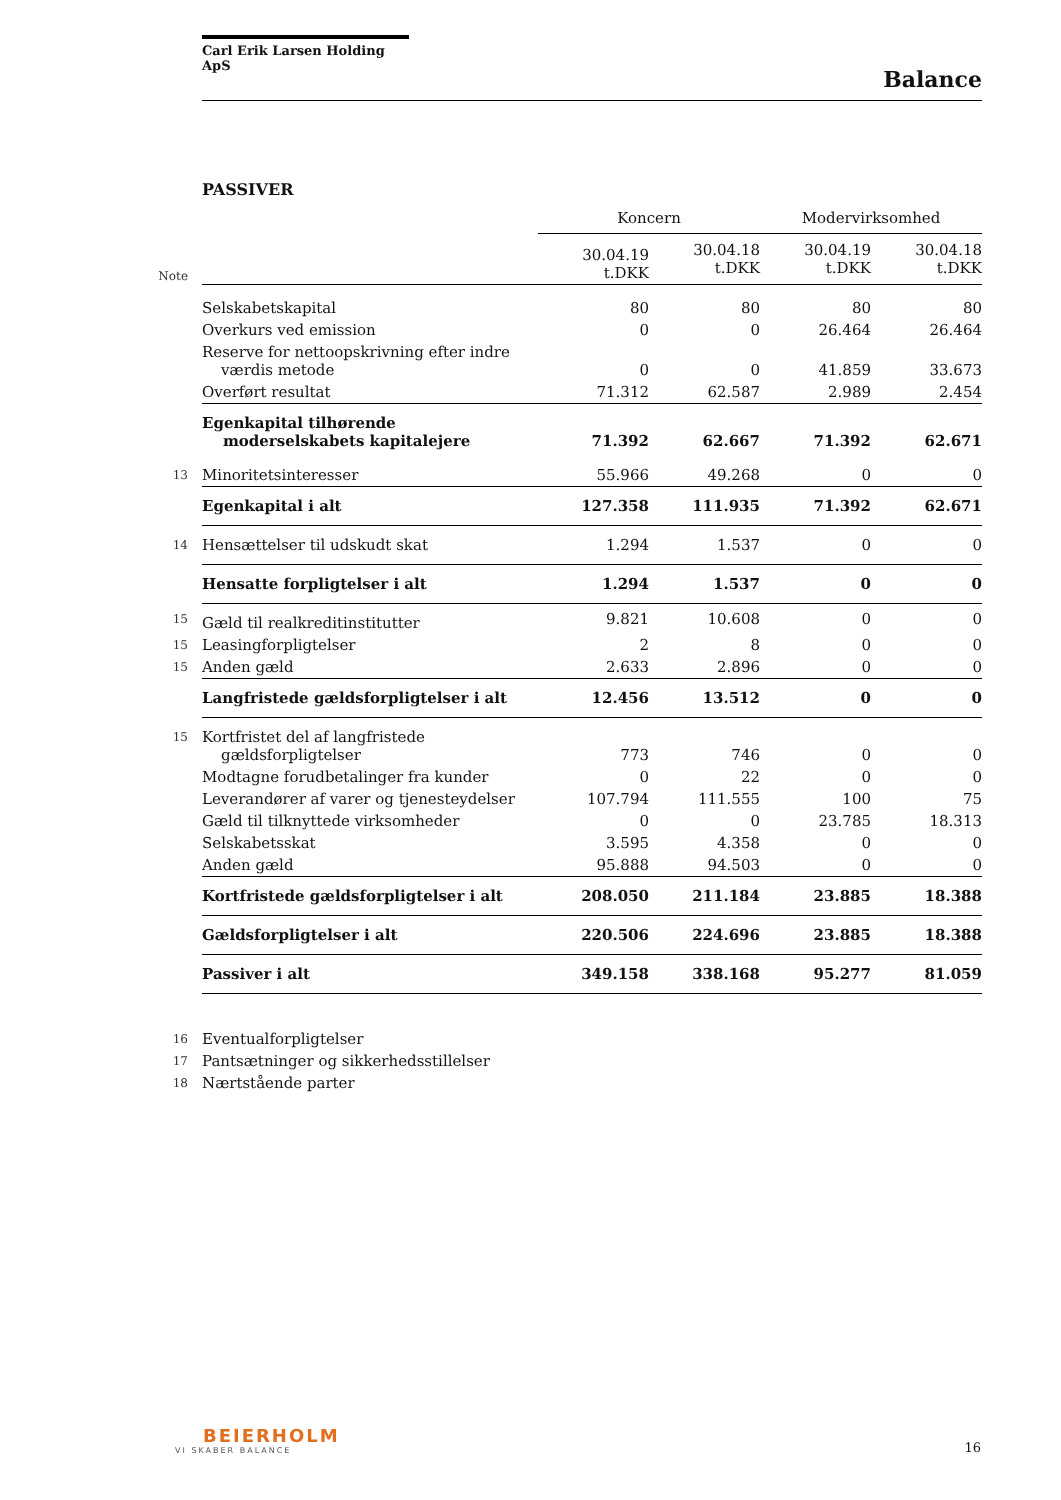Carl Erik Larsen Holding ApS
Balance
PASSIVER
| | | Koncern | | Modervirksomhed | |
| Note | | 30.04.19 t.DKK | 30.04.18 t.DKK | 30.04.19 t.DKK | 30.04.18 t.DKK |
| | Selskabetskapital | 80 | 80 | 80 | 80 |
| | Overkurs ved emission | 0 | 0 | 26.464 | 26.464 |
| | Reserve for nettoopskrivning efter indre værdis metode | 0 | 0 | 41.859 | 33.673 |
| | Overført resultat | 71.312 | 62.587 | 2.989 | 2.454 |
| | Egenkapital tilhørende moderselskabets kapitalejere | 71.392 | 62.667 | 71.392 | 62.671 |
| 13 | Minoritetsinteresser | 55.966 | 49.268 | 0 | 0 |
| | Egenkapital i alt | 127.358 | 111.935 | 71.392 | 62.671 |
| 14 | Hensættelser til udskudt skat | 1.294 | 1.537 | 0 | 0 |
| | Hensatte forpligtelser i alt | 1.294 | 1.537 | 0 | 0 |
| 15 | Gæld til realkreditinstitutter | 9.821 | 10.608 | 0 | 0 |
| 15 | Leasingforpligtelser | 2 | 8 | 0 | 0 |
| 15 | Anden gæld | 2.633 | 2.896 | 0 | 0 |
| | Langfristede gældsforpligtelser i alt | 12.456 | 13.512 | 0 | 0 |
| 15 | Kortfristet del af langfristede gældsforpligtelser | 773 | 746 | 0 | 0 |
| | Modtagne forudbetalinger fra kunder | 0 | 22 | 0 | 0 |
| | Leverandører af varer og tjenesteydelser | 107.794 | 111.555 | 100 | 75 |
| | Gæld til tilknyttede virksomheder | 0 | 0 | 23.785 | 18.313 |
| | Selskabetsskat | 3.595 | 4.358 | 0 | 0 |
| | Anden gæld | 95.888 | 94.503 | 0 | 0 |
| | Kortfristede gældsforpligtelser i alt | 208.050 | 211.184 | 23.885 | 18.388 |
| | Gældsforpligtelser i alt | 220.506 | 224.696 | 23.885 | 18.388 |
| | Passiver i alt | 349.158 | 338.168 | 95.277 | 81.059 |
| 16 | Eventualforpligtelser | | | | |
| 17 | Pantsætninger og sikkerhedsstillelser | | | | |
| 18 | Nærtstående parter | | | | |
BEIERHOLM
VI SKABER BALANCE
16